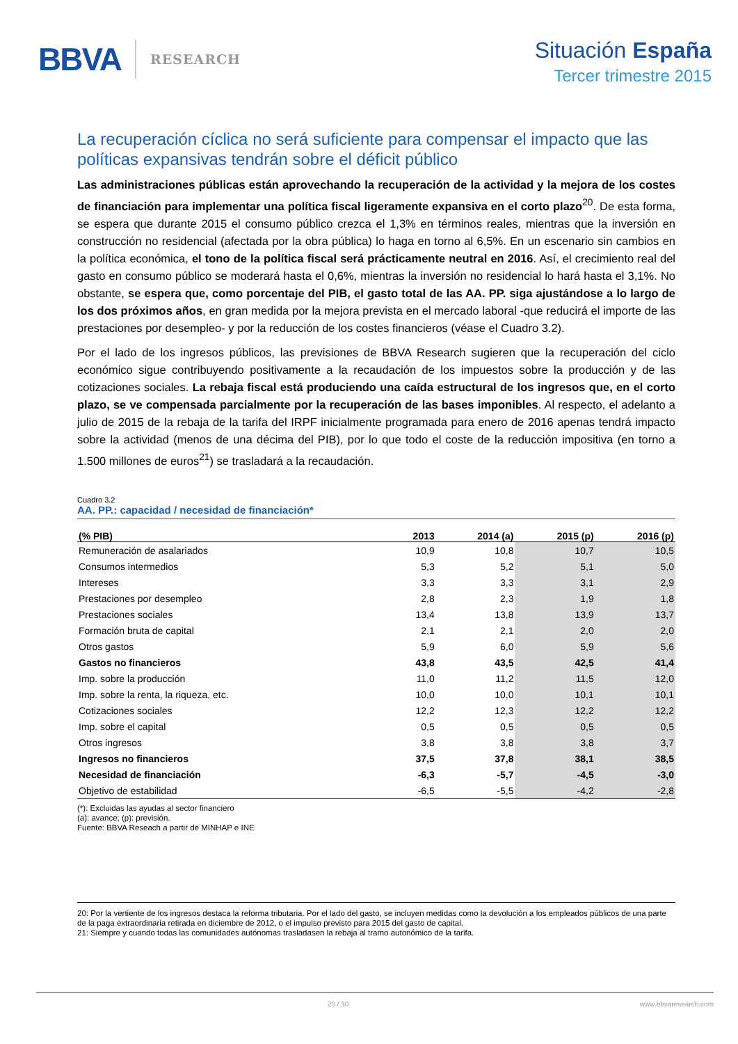BBVA RESEARCH
Situación España
Tercer trimestre 2015
La recuperación cíclica no será suficiente para compensar el impacto que las políticas expansivas tendrán sobre el déficit público
Las administraciones públicas están aprovechando la recuperación de la actividad y la mejora de los costes de financiación para implementar una política fiscal ligeramente expansiva en el corto plazo<sup>20</sup>. De esta forma, se espera que durante 2015 el consumo público crezca el 1,3% en términos reales, mientras que la inversión en construcción no residencial (afectada por la obra pública) lo haga en torno al 6,5%. En un escenario sin cambios en la política económica, el tono de la política fiscal será prácticamente neutral en 2016. Así, el crecimiento real del gasto en consumo público se moderará hasta el 0,6%, mientras la inversión no residencial lo hará hasta el 3,1%. No obstante, se espera que, como porcentaje del PIB, el gasto total de las AA. PP. siga ajustándose a lo largo de los dos próximos años, en gran medida por la mejora prevista en el mercado laboral -que reducirá el importe de las prestaciones por desempleo- y por la reducción de los costes financieros (véase el Cuadro 3.2).
Por el lado de los ingresos públicos, las previsiones de BBVA Research sugieren que la recuperación del ciclo económico sigue contribuyendo positivamente a la recaudación de los impuestos sobre la producción y de las cotizaciones sociales. La rebaja fiscal está produciendo una caída estructural de los ingresos que, en el corto plazo, se ve compensada parcialmente por la recuperación de las bases imponibles. Al respecto, el adelanto a julio de 2015 de la rebaja de la tarifa del IRPF inicialmente programada para enero de 2016 apenas tendrá impacto sobre la actividad (menos de una décima del PIB), por lo que todo el coste de la reducción impositiva (en torno a 1.500 millones de euros<sup>21</sup>) se trasladará a la recaudación.
Cuadro 3.2
AA. PP.: capacidad / necesidad de financiación*
| (% PIB) | 2013 | 2014 (a) | 2015 (p) | 2016 (p) |
| --- | --- | --- | --- | --- |
| Remuneración de asalariados | 10,9 | 10,8 | 10,7 | 10,5 |
| Consumos intermedios | 5,3 | 5,2 | 5,1 | 5,0 |
| Intereses | 3,3 | 3,3 | 3,1 | 2,9 |
| Prestaciones por desempleo | 2,8 | 2,3 | 1,9 | 1,8 |
| Prestaciones sociales | 13,4 | 13,8 | 13,9 | 13,7 |
| Formación bruta de capital | 2,1 | 2,1 | 2,0 | 2,0 |
| Otros gastos | 5,9 | 6,0 | 5,9 | 5,6 |
| Gastos no financieros | 43,8 | 43,5 | 42,5 | 41,4 |
| Imp. sobre la producción | 11,0 | 11,2 | 11,5 | 12,0 |
| Imp. sobre la renta, la riqueza, etc. | 10,0 | 10,0 | 10,1 | 10,1 |
| Cotizaciones sociales | 12,2 | 12,3 | 12,2 | 12,2 |
| Imp. sobre el capital | 0,5 | 0,5 | 0,5 | 0,5 |
| Otros ingresos | 3,8 | 3,8 | 3,8 | 3,7 |
| Ingresos no financieros | 37,5 | 37,8 | 38,1 | 38,5 |
| Necesidad de financiación | -6,3 | -5,7 | -4,5 | -3,0 |
| Objetivo de estabilidad | -6,5 | -5,5 | -4,2 | -2,8 |
(*): Excluidas las ayudas al sector financiero
(a): avance; (p): previsión.
Fuente: BBVA Reseach a partir de MINHAP e INE
20: Por la vertiente de los ingresos destaca la reforma tributaria. Por el lado del gasto, se incluyen medidas como la devolución a los empleados públicos de una parte de la paga extraordinaria retirada en diciembre de 2012, o el impulso previsto para 2015 del gasto de capital.
21: Siempre y cuando todas las comunidades autónomas trasladasen la rebaja al tramo autonómico de la tarifa.
20 / 30 www.bbvaresearch.com